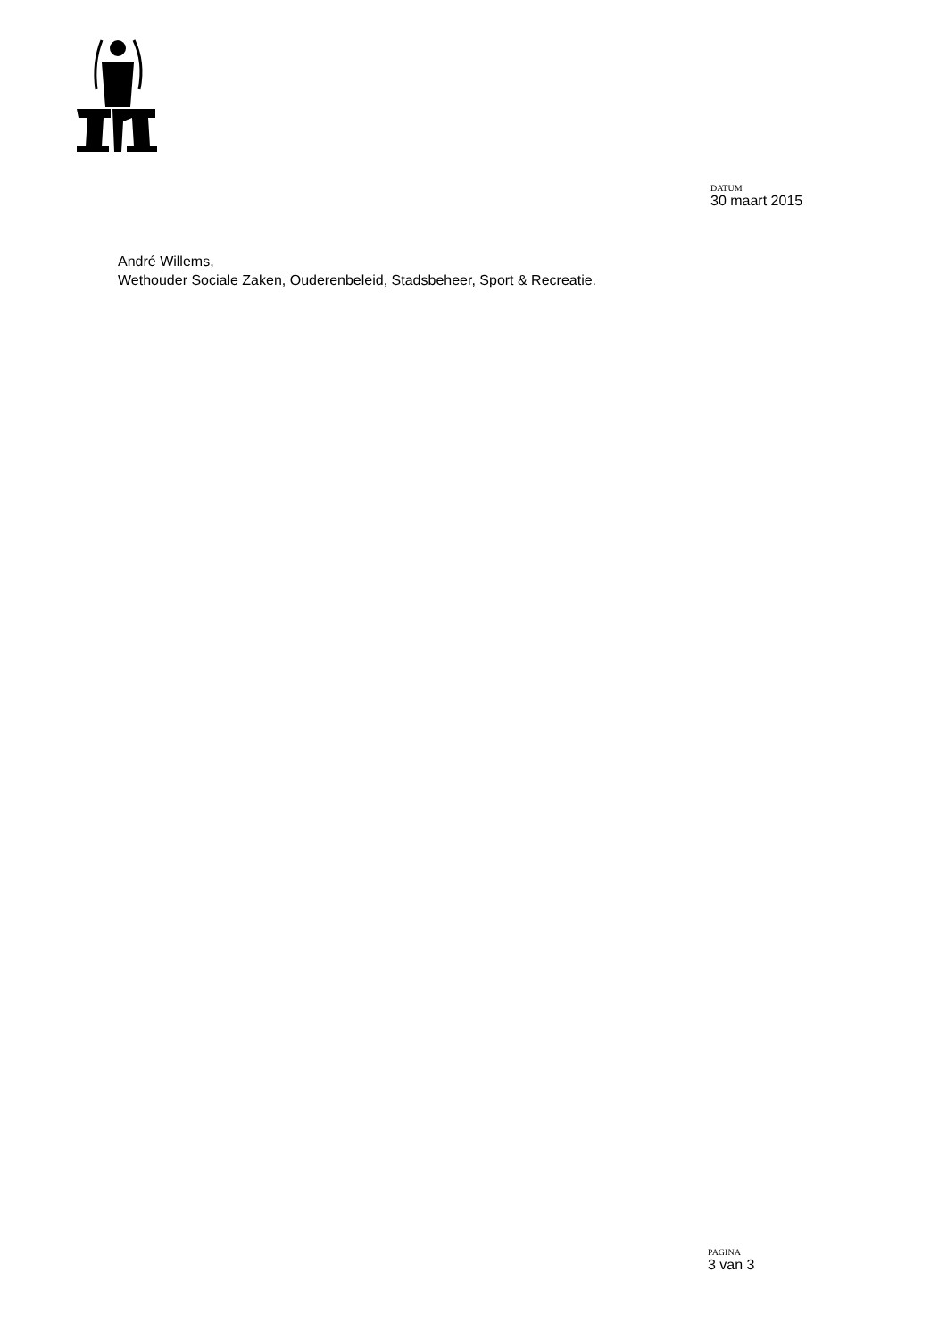DATUM
30 maart 2015
André Willems,
Wethouder Sociale Zaken, Ouderenbeleid, Stadsbeheer, Sport & Recreatie.
PAGINA
3 van 3